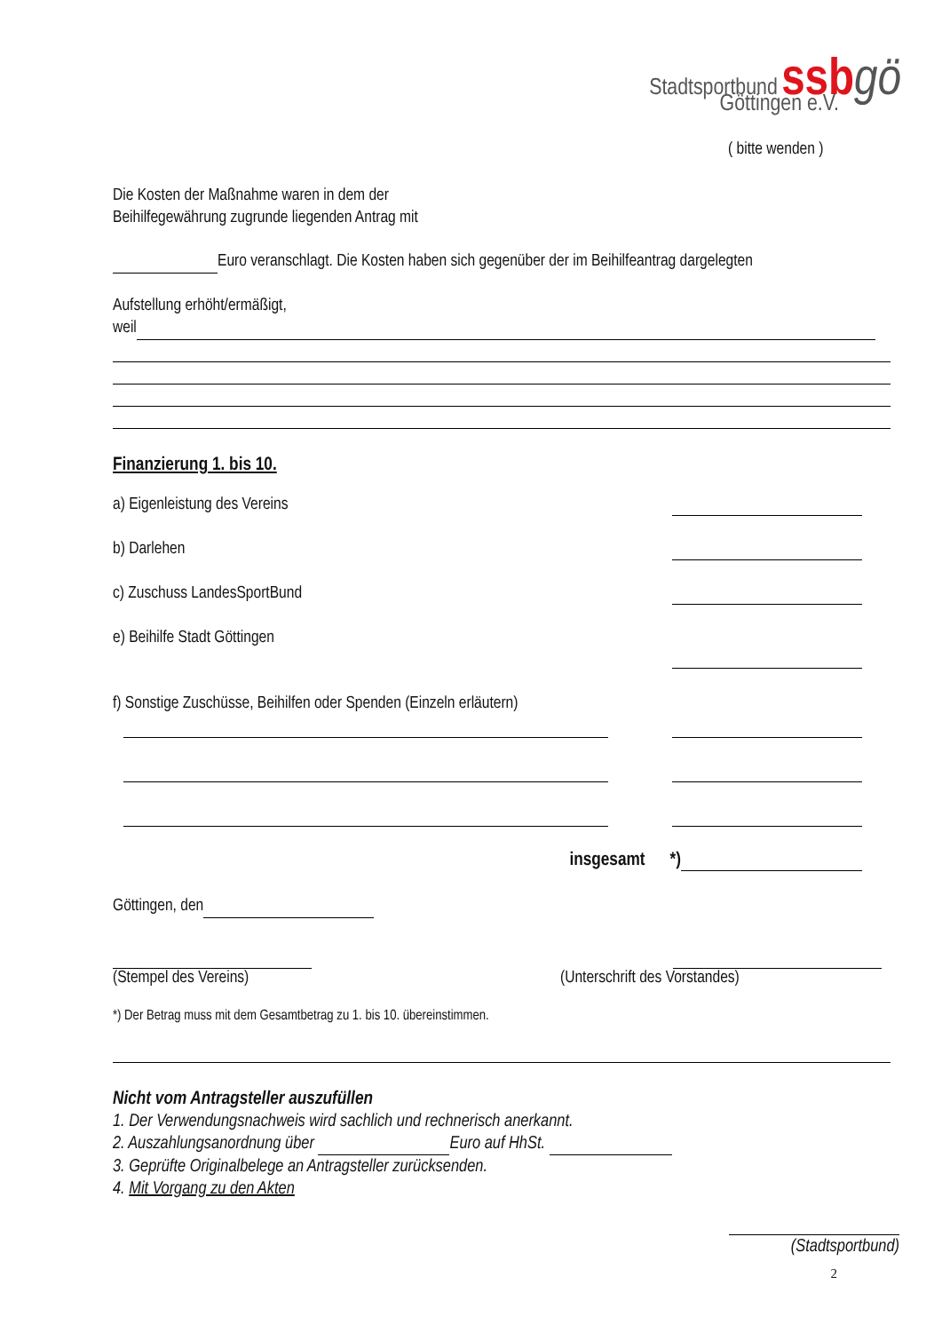Stadtsportbund ssb gö
Göttingen e.V.
( bitte wenden )
Die Kosten der Maßnahme waren in dem der
Beihilfegewährung zugrunde liegenden Antrag mit
Euro veranschlagt. Die Kosten haben sich gegenüber der im Beihilfeantrag dargelegten
Aufstellung erhöht/ermäßigt,
weil
Finanzierung 1. bis 10.
a) Eigenleistung des Vereins
b) Darlehen
c) Zuschuss LandesSportBund
e) Beihilfe Stadt Göttingen
f) Sonstige Zuschüsse, Beihilfen oder Spenden (Einzeln erläutern)
insgesamt *)
Göttingen, den
(Stempel des Vereins)
(Unterschrift des Vorstandes)
*) Der Betrag muss mit dem Gesamtbetrag zu 1. bis 10. übereinstimmen.
Nicht vom Antragsteller auszufüllen
1. Der Verwendungsnachweis wird sachlich und rechnerisch anerkannt.
2. Auszahlungsanordnung über Euro auf HhSt.
3. Geprüfte Originalbelege an Antragsteller zurücksenden.
4. Mit Vorgang zu den Akten
(Stadtsportbund)
2